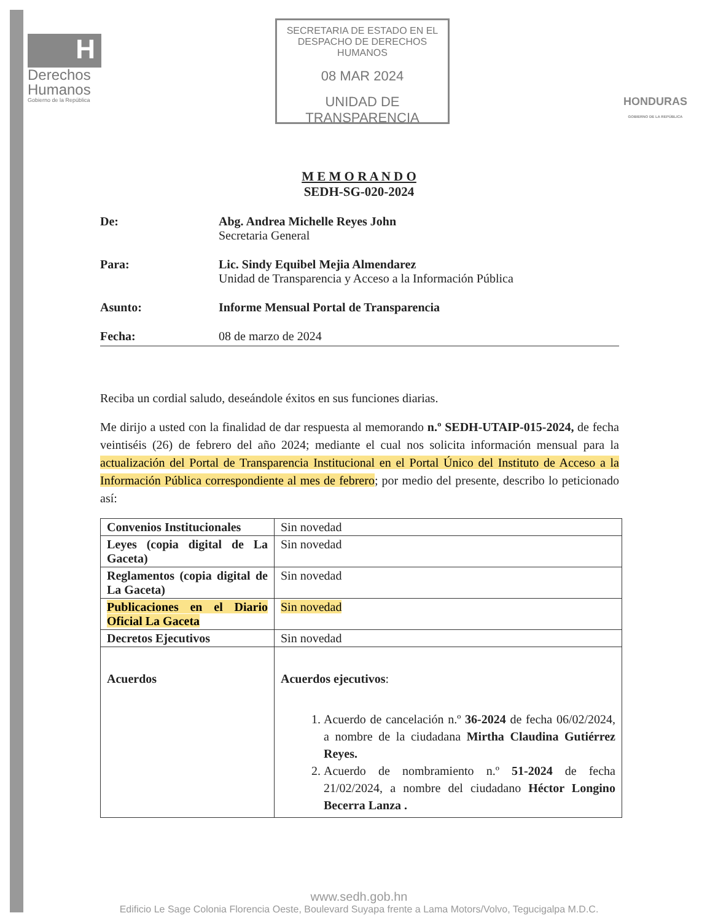H
Derechos
Humanos
Gobierno de la República
SECRETARIA DE ESTADO EN EL
DESPACHO DE DERECHOS HUMANOS
08 MAR 2024
UNIDAD DE TRANSPARENCIA
HONDURAS
GOBIERNO DE LA REPÚBLICA
M E M O R A N D O
SEDH-SG-020-2024
De: Abg. Andrea Michelle Reyes John
Secretaria General
Para: Lic. Sindy Equibel Mejia Almendarez
Unidad de Transparencia y Acceso a la Información Pública
Asunto: Informe Mensual Portal de Transparencia
Fecha: 08 de marzo de 2024
Reciba un cordial saludo, deseándole éxitos en sus funciones diarias.
Me dirijo a usted con la finalidad de dar respuesta al memorando n.º SEDH-UTAIP-015-2024, de fecha veintiséis (26) de febrero del año 2024; mediante el cual nos solicita información mensual para la actualización del Portal de Transparencia Institucional en el Portal Único del Instituto de Acceso a la Información Pública correspondiente al mes de febrero; por medio del presente, describo lo peticionado así:
| Convenios Institucionales | Sin novedad |
| Leyes (copia digital de La Gaceta) | Sin novedad |
| Reglamentos (copia digital de La Gaceta) | Sin novedad |
| Publicaciones en el Diario Oficial La Gaceta | Sin novedad |
| Decretos Ejecutivos | Sin novedad |
| Acuerdos | Acuerdos ejecutivos : 1. Acuerdo de cancelación n.º 36-2024 de fecha 06/02/2024, a nombre de la ciudadana Mirtha Claudina Gutiérrez Reyes. 2. Acuerdo de nombramiento n.º 51-2024 de fecha 21/02/2024, a nombre del ciudadano Héctor Longino Becerra Lanza . |
www.sedh.gob.hn
Edificio Le Sage Colonia Florencia Oeste, Boulevard Suyapa frente a Lama Motors/Volvo, Tegucigalpa M.D.C.